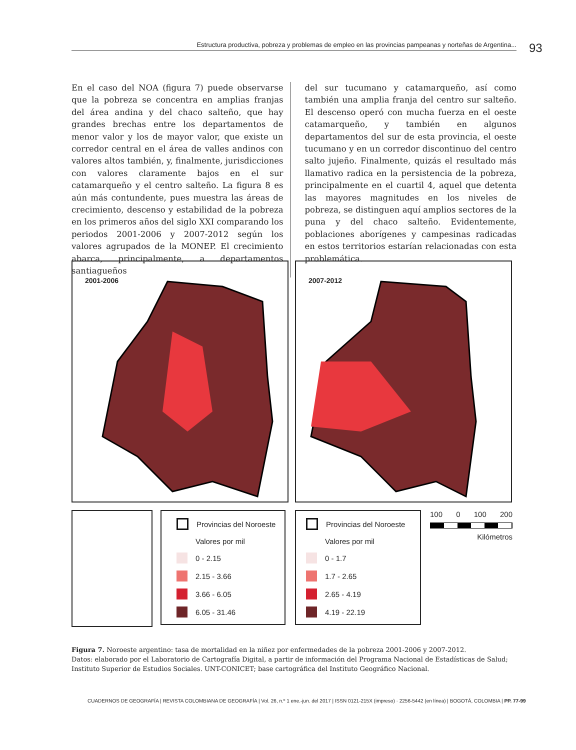Estructura productiva, pobreza y problemas de empleo en las provincias pampeanas y norteñas de Argentina... 93
En el caso del NOA (figura 7) puede observarse que la pobreza se concentra en amplias franjas del área andina y del chaco salteño, que hay grandes brechas entre los departamentos de menor valor y los de mayor valor, que existe un corredor central en el área de valles andinos con valores altos también, y, finalmente, jurisdicciones con valores claramente bajos en el sur catamarqueño y el centro salteño. La figura 8 es aún más contundente, pues muestra las áreas de crecimiento, descenso y estabilidad de la pobreza en los primeros años del siglo XXI comparando los periodos 2001-2006 y 2007-2012 según los valores agrupados de la MONEP. El crecimiento abarca, principalmente, a departamentos santiagueños
del sur tucumano y catamarqueño, así como también una amplia franja del centro sur salteño. El descenso operó con mucha fuerza en el oeste catamarqueño, y también en algunos departamentos del sur de esta provincia, el oeste tucumano y en un corredor discontinuo del centro salto jujeño. Finalmente, quizás el resultado más llamativo radica en la persistencia de la pobreza, principalmente en el cuartil 4, aquel que detenta las mayores magnitudes en los niveles de pobreza, se distinguen aquí amplios sectores de la puna y del chaco salteño. Evidentemente, poblaciones aborígenes y campesinas radicadas en estos territorios estarían relacionadas con esta problemática.
2001-2006 2007-2012
Provincias del Noroeste
Valores por mil
0 - 2.15
2.15 - 3.66
3.66 - 6.05
6.05 - 31.46
Provincias del Noroeste
Valores por mil
0 - 1.7
1.7 - 2.65
2.65 - 4.19
4.19 - 22.19
100 0 100 200
Kilómetros
Figura 7. Noroeste argentino: tasa de mortalidad en la niñez por enfermedades de la pobreza 2001-2006 y 2007-2012.
Datos: elaborado por el Laboratorio de Cartografía Digital, a partir de información del Programa Nacional de Estadísticas de Salud; Instituto Superior de Estudios Sociales. UNT-CONICET; base cartográfica del Instituto Geográfico Nacional.
CUADERNOS DE GEOGRAFÍA | REVISTA COLOMBIANA DE GEOGRAFÍA | Vol. 26, n.º 1 ene.-jun. del 2017 | ISSN 0121-215X (impreso) · 2256-5442 (en línea) | BOGOTÁ, COLOMBIA | PP. 77-99